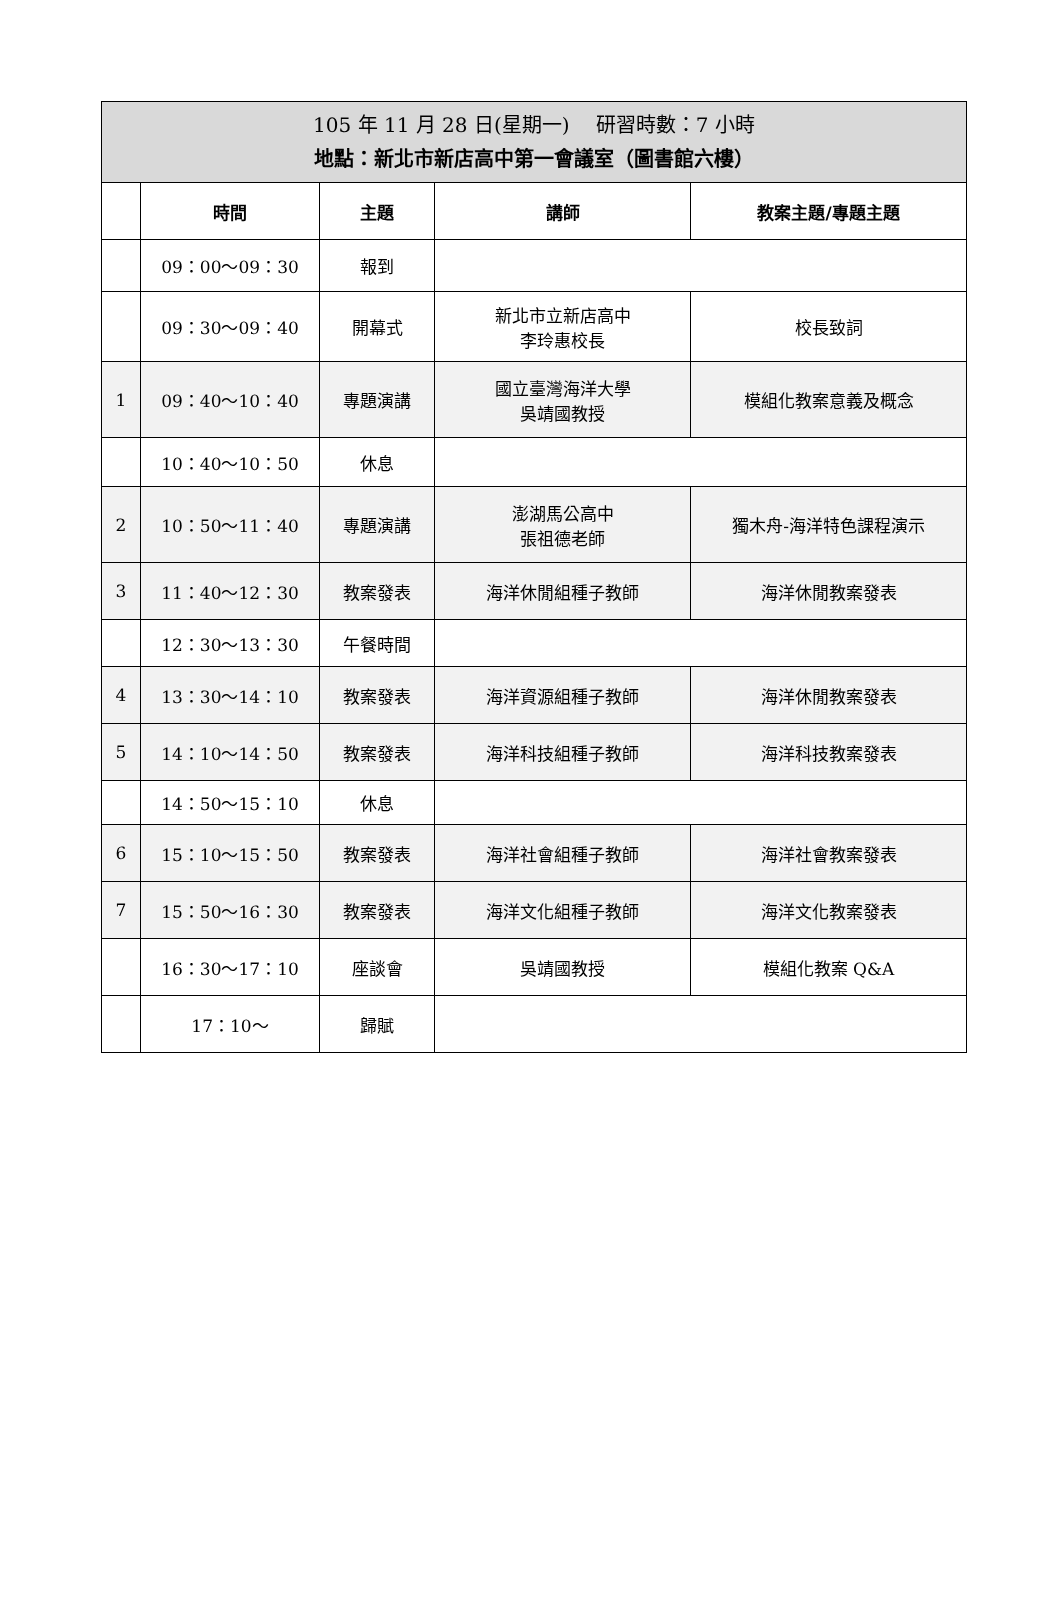| 105 年 11 月 28 日(星期一) 研習時數：7 小時 地點：新北市新店高中第一會議室（圖書館六樓） | | | | |
| | 時間 | 主題 | 講師 | 教案主題/專題主題 |
| | 09：00～09：30 | 報到 | | |
| | 09：30～09：40 | 開幕式 | 新北市立新店高中 李玲惠校長 | 校長致詞 |
| 1 | 09：40～10：40 | 專題演講 | 國立臺灣海洋大學 吳靖國教授 | 模組化教案意義及概念 |
| | 10：40～10：50 | 休息 | | |
| 2 | 10：50～11：40 | 專題演講 | 澎湖馬公高中 張祖德老師 | 獨木舟-海洋特色課程演示 |
| 3 | 11：40～12：30 | 教案發表 | 海洋休閒組種子教師 | 海洋休閒教案發表 |
| | 12：30～13：30 | 午餐時間 | | |
| 4 | 13：30～14：10 | 教案發表 | 海洋資源組種子教師 | 海洋休閒教案發表 |
| 5 | 14：10～14：50 | 教案發表 | 海洋科技組種子教師 | 海洋科技教案發表 |
| | 14：50～15：10 | 休息 | | |
| 6 | 15：10～15：50 | 教案發表 | 海洋社會組種子教師 | 海洋社會教案發表 |
| 7 | 15：50～16：30 | 教案發表 | 海洋文化組種子教師 | 海洋文化教案發表 |
| | 16：30～17：10 | 座談會 | 吳靖國教授 | 模組化教案 Q&A |
| | 17：10～ | 歸賦 | | |